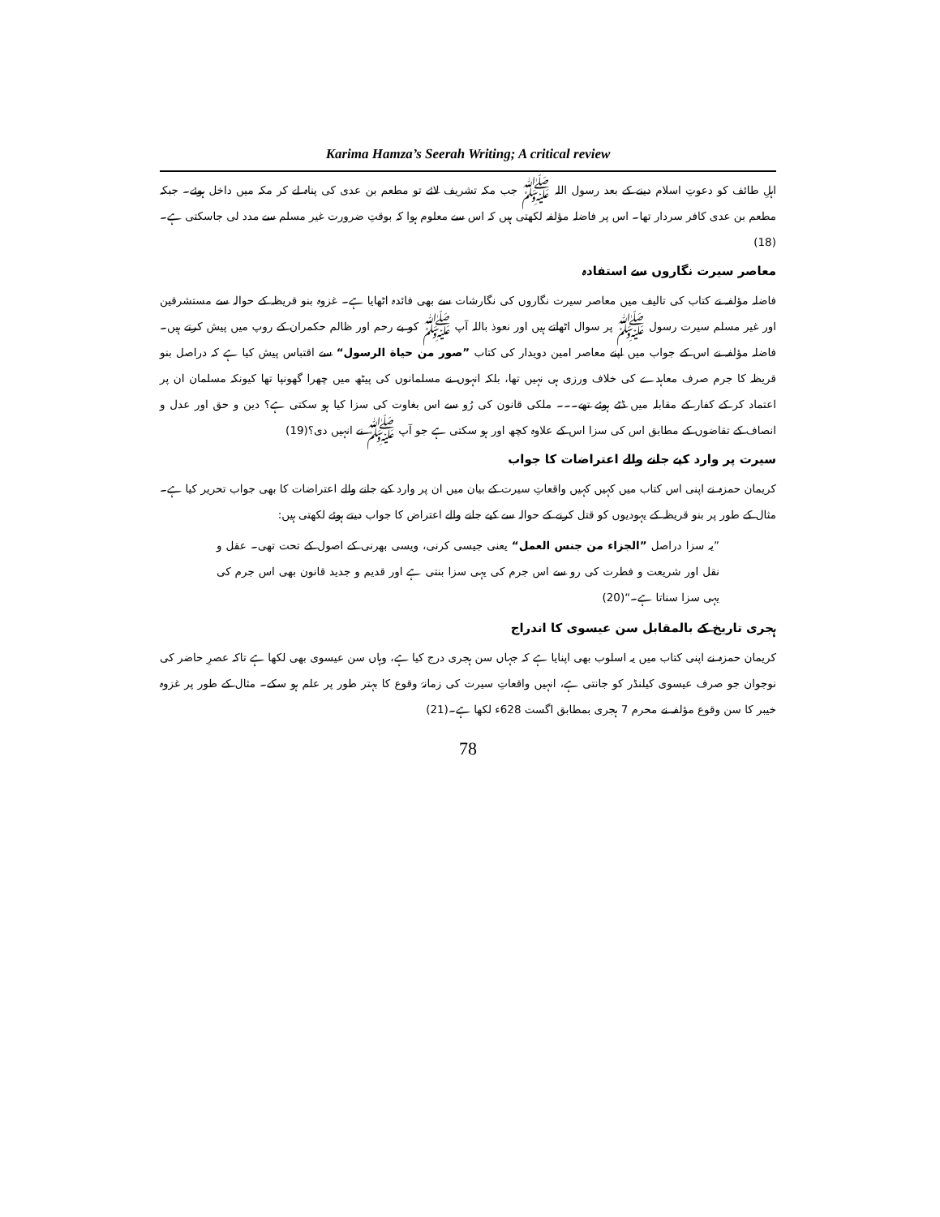Karima Hamza’s Seerah Writing; A critical review
اہلِ طائف کو دعوتِ اسلام دینے کے بعد رسول اللہ ﷺ جب مکہ تشریف لائے تو مطعم بن عدی کی پناہ لے کر مکہ میں داخل ہوئے۔ جبکہ مطعم بن عدی کافر سردار تھا۔ اس پر فاضلہ مؤلفہ لکھتی ہیں کہ اس سے معلوم ہوا کہ بوقتِ ضرورت غیر مسلم سے مدد لی جاسکتی ہے۔(18)
معاصر سیرت نگاروں سے استفادہ
فاضلہ مؤلفہ نے کتاب کی تالیف میں معاصر سیرت نگاروں کی نگارشات سے بھی فائدہ اٹھایا ہے۔ غزوہ بنو قریظہ کے حوالہ سے مستشرقین اور غیر مسلم سیرت رسول ﷺ پر سوال اٹھاتے ہیں اور نعوذ باللہ آپ ﷺ کو بے رحم اور ظالم حکمران کے روپ میں پیش کرتے ہیں۔ فاضلہ مؤلفہ نے اس کے جواب میں اپنے معاصر امین دویدار کی کتاب ”صور من حياة الرسول“ سے اقتباس پیش کیا ہے کہ دراصل بنو قریظہ کا جرم صرف معاہدے کی خلاف ورزی ہی نہیں تھا، بلکہ انہوں نے مسلمانوں کی پیٹھ میں چھرا گھونپا تھا کیونکہ مسلمان ان پر اعتماد کر کے کفار کے مقابلہ میں ڈٹے ہوئے تھے۔۔۔ ملکی قانون کی رُو سے اس بغاوت کی سزا کیا ہو سکتی ہے؟ دین و حق اور عدل و انصاف کے تقاضوں کے مطابق اس کی سزا اس کے علاوہ کچھ اور ہو سکتی ہے جو آپ ﷺ نے انہیں دی؟(19)
سیرت پر وارد کیے جانے والے اعتراضات کا جواب
کریمان حمزہ نے اپنی اس کتاب میں کہیں کہیں واقعاتِ سیرت کے بیان میں ان پر وارد کیے جانے والے اعتراضات کا بھی جواب تحریر کیا ہے۔ مثال کے طور پر بنو قریظہ کے یہودیوں کو قتل کرنے کے حوالہ سے کیے جانے والے اعتراض کا جواب دیتے ہوئے لکھتی ہیں:
”یہ سزا دراصل ”الجزاء من جنس العمل“ یعنی جیسی کرنی، ویسی بھرنی کے اصول کے تحت تھی۔ عقل و نقل اور شریعت و فطرت کی رو سے اس جرم کی یہی سزا بنتی ہے اور قدیم و جدید قانون بھی اس جرم کی یہی سزا سناتا ہے۔“(20)
ہجری تاریخ کے بالمقابل سن عیسوی کا اندراج
کریمان حمزہ نے اپنی کتاب میں یہ اسلوب بھی اپنایا ہے کہ جہاں سن ہجری درج کیا ہے، وہاں سن عیسوی بھی لکھا ہے تاکہ عصرِ حاضر کی نوجوان جو صرف عیسوی کیلنڈر کو جانتی ہے، انہیں واقعاتِ سیرت کی زمانۂ وقوع کا بہتر طور پر علم ہو سکے۔ مثال کے طور پر غزوہ خیبر کا سن وقوع مؤلفہ نے محرم 7 ہجری بمطابق اگست 628ء لکھا ہے۔(21)
78